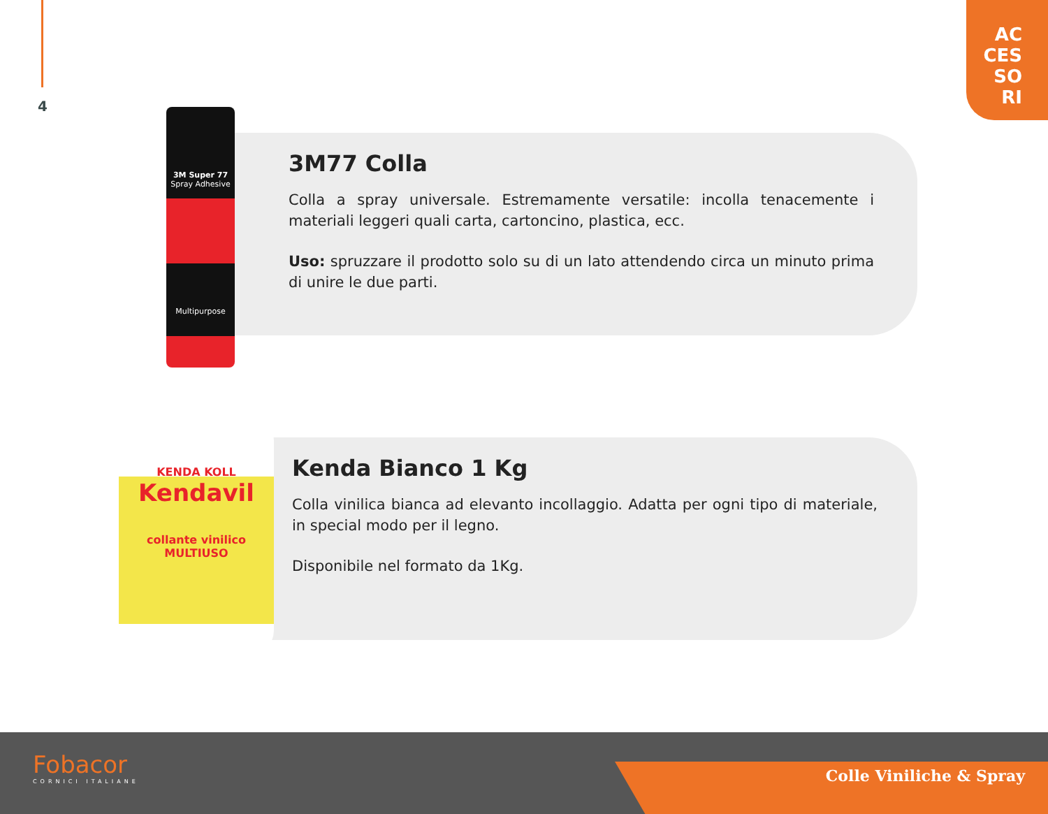4
AC
CES
SO
RI
3M Super 77
Spray Adhesive
Multipurpose
KENDA KOLL
Kendavil
collante vinilico
MULTIUSO
3M77 Colla
Colla a spray universale. Estremamente versatile: incolla tenacemente i materiali leggeri quali carta, cartoncino, plastica, ecc.
Uso: spruzzare il prodotto solo su di un lato attendendo circa un minuto prima di unire le due parti.
Kenda Bianco 1 Kg
Colla vinilica bianca ad elevanto incollaggio. Adatta per ogni tipo di materiale, in special modo per il legno.
Disponibile nel formato da 1Kg.
Fobacor
CORNICI ITALIANE
Colle Viniliche & Spray